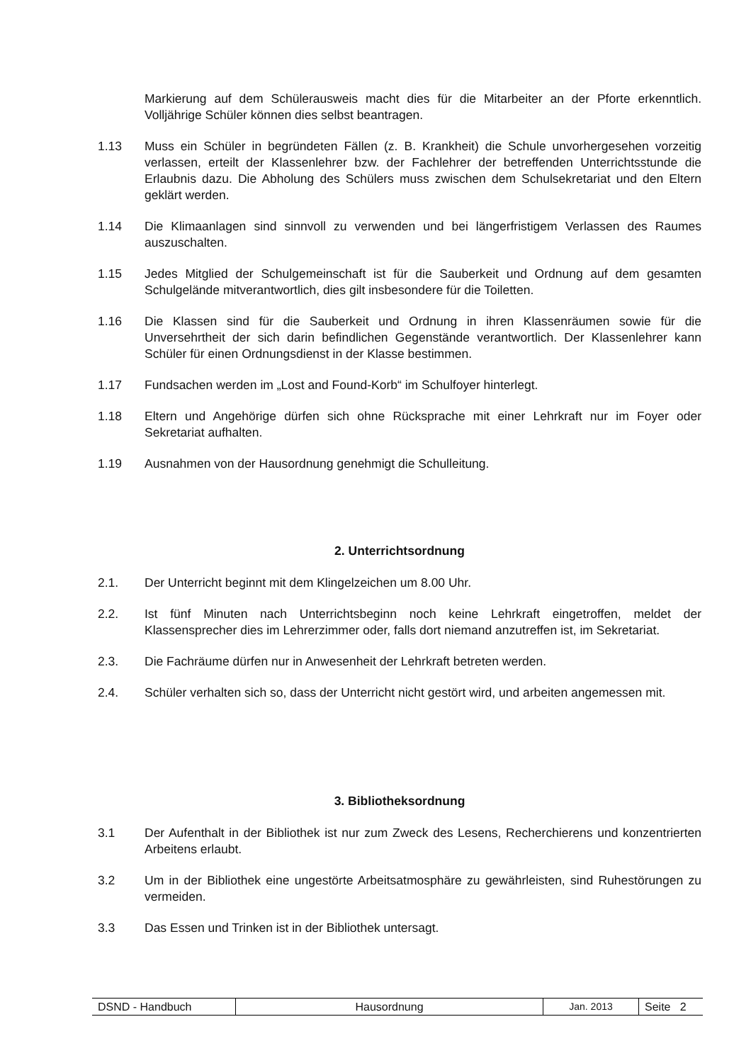Markierung auf dem Schülerausweis macht dies für die Mitarbeiter an der Pforte erkenntlich. Volljährige Schüler können dies selbst beantragen.
1.13 Muss ein Schüler in begründeten Fällen (z. B. Krankheit) die Schule unvorhergesehen vorzeitig verlassen, erteilt der Klassenlehrer bzw. der Fachlehrer der betreffenden Unterrichtsstunde die Erlaubnis dazu. Die Abholung des Schülers muss zwischen dem Schulsekretariat und den Eltern geklärt werden.
1.14 Die Klimaanlagen sind sinnvoll zu verwenden und bei längerfristigem Verlassen des Raumes auszuschalten.
1.15 Jedes Mitglied der Schulgemeinschaft ist für die Sauberkeit und Ordnung auf dem gesamten Schulgelände mitverantwortlich, dies gilt insbesondere für die Toiletten.
1.16 Die Klassen sind für die Sauberkeit und Ordnung in ihren Klassenräumen sowie für die Unversehrtheit der sich darin befindlichen Gegenstände verantwortlich. Der Klassenlehrer kann Schüler für einen Ordnungsdienst in der Klasse bestimmen.
1.17 Fundsachen werden im „Lost and Found-Korb“ im Schulfoyer hinterlegt.
1.18 Eltern und Angehörige dürfen sich ohne Rücksprache mit einer Lehrkraft nur im Foyer oder Sekretariat aufhalten.
1.19 Ausnahmen von der Hausordnung genehmigt die Schulleitung.
2. Unterrichtsordnung
2.1. Der Unterricht beginnt mit dem Klingelzeichen um 8.00 Uhr.
2.2. Ist fünf Minuten nach Unterrichtsbeginn noch keine Lehrkraft eingetroffen, meldet der Klassensprecher dies im Lehrerzimmer oder, falls dort niemand anzutreffen ist, im Sekretariat.
2.3. Die Fachräume dürfen nur in Anwesenheit der Lehrkraft betreten werden.
2.4. Schüler verhalten sich so, dass der Unterricht nicht gestört wird, und arbeiten angemessen mit.
3. Bibliotheksordnung
3.1 Der Aufenthalt in der Bibliothek ist nur zum Zweck des Lesens, Recherchierens und konzentrierten Arbeitens erlaubt.
3.2 Um in der Bibliothek eine ungestörte Arbeitsatmosphäre zu gewährleisten, sind Ruhestörungen zu vermeiden.
3.3 Das Essen und Trinken ist in der Bibliothek untersagt.
| DSND - Handbuch | Hausordnung | Jan. 2013 | Seite 2 |